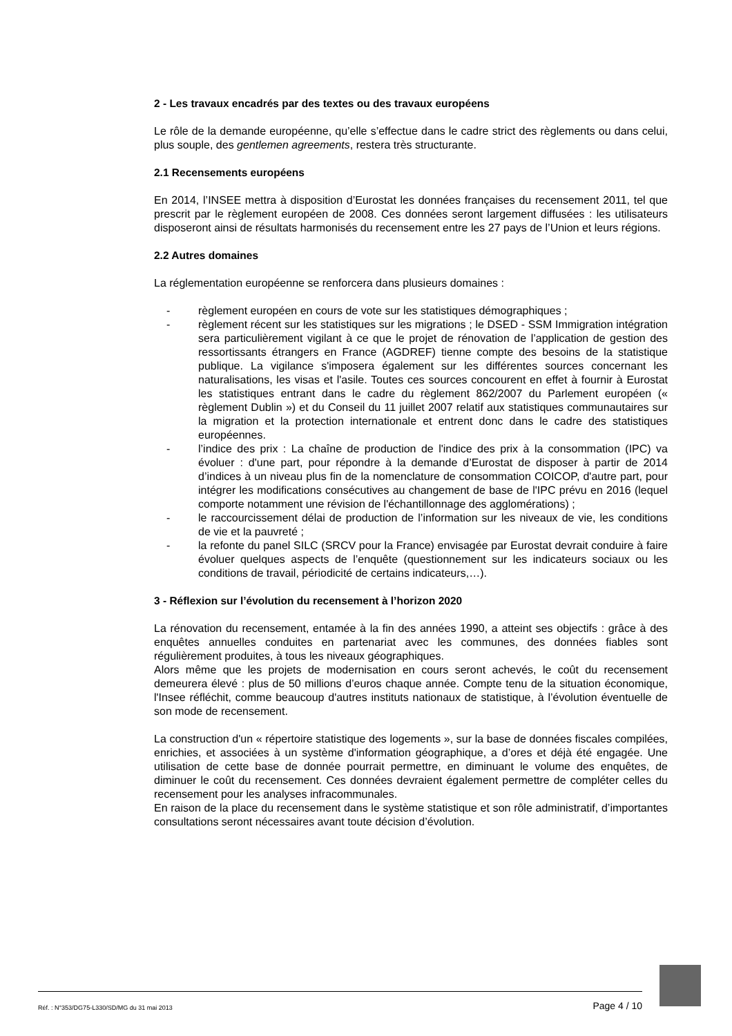2 - Les travaux encadrés par des textes ou des travaux européens
Le rôle de la demande européenne, qu’elle s’effectue dans le cadre strict des règlements ou dans celui, plus souple, des gentlemen agreements, restera très structurante.
2.1 Recensements européens
En 2014, l’INSEE mettra à disposition d’Eurostat les données françaises du recensement 2011, tel que prescrit par le règlement européen de 2008. Ces données seront largement diffusées : les utilisateurs disposeront ainsi de résultats harmonisés du recensement entre les 27 pays de l’Union et leurs régions.
2.2 Autres domaines
La réglementation européenne se renforcera dans plusieurs domaines :
- règlement européen en cours de vote sur les statistiques démographiques ;
- règlement récent sur les statistiques sur les migrations ; le DSED - SSM Immigration intégration sera particulièrement vigilant à ce que le projet de rénovation de l’application de gestion des ressortissants étrangers en France (AGDREF) tienne compte des besoins de la statistique publique. La vigilance s'imposera également sur les différentes sources concernant les naturalisations, les visas et l'asile. Toutes ces sources concourent en effet à fournir à Eurostat les statistiques entrant dans le cadre du règlement 862/2007 du Parlement européen (« règlement Dublin ») et du Conseil du 11 juillet 2007 relatif aux statistiques communautaires sur la migration et la protection internationale et entrent donc dans le cadre des statistiques européennes.
- l’indice des prix : La chaîne de production de l'indice des prix à la consommation (IPC) va évoluer : d'une part, pour répondre à la demande d’Eurostat de disposer à partir de 2014 d’indices à un niveau plus fin de la nomenclature de consommation COICOP, d'autre part, pour intégrer les modifications consécutives au changement de base de l'IPC prévu en 2016 (lequel comporte notamment une révision de l'échantillonnage des agglomérations) ;
- le raccourcissement délai de production de l’information sur les niveaux de vie, les conditions de vie et la pauvreté ;
- la refonte du panel SILC (SRCV pour la France) envisagée par Eurostat devrait conduire à faire évoluer quelques aspects de l’enquête (questionnement sur les indicateurs sociaux ou les conditions de travail, périodicité de certains indicateurs,…).
3 - Réflexion sur l’évolution du recensement à l’horizon 2020
La rénovation du recensement, entamée à la fin des années 1990, a atteint ses objectifs : grâce à des enquêtes annuelles conduites en partenariat avec les communes, des données fiables sont régulièrement produites, à tous les niveaux géographiques.
Alors même que les projets de modernisation en cours seront achevés, le coût du recensement demeurera élevé : plus de 50 millions d’euros chaque année. Compte tenu de la situation économique, l'Insee réfléchit, comme beaucoup d'autres instituts nationaux de statistique, à l’évolution éventuelle de son mode de recensement.
La construction d'un « répertoire statistique des logements », sur la base de données fiscales compilées, enrichies, et associées à un système d'information géographique, a d’ores et déjà été engagée. Une utilisation de cette base de donnée pourrait permettre, en diminuant le volume des enquêtes, de diminuer le coût du recensement. Ces données devraient également permettre de compléter celles du recensement pour les analyses infracommunales.
En raison de la place du recensement dans le système statistique et son rôle administratif, d’importantes consultations seront nécessaires avant toute décision d’évolution.
Réf. : N°353/DG75-L330/SD/MG du 31 mai 2013 Page 4 / 10